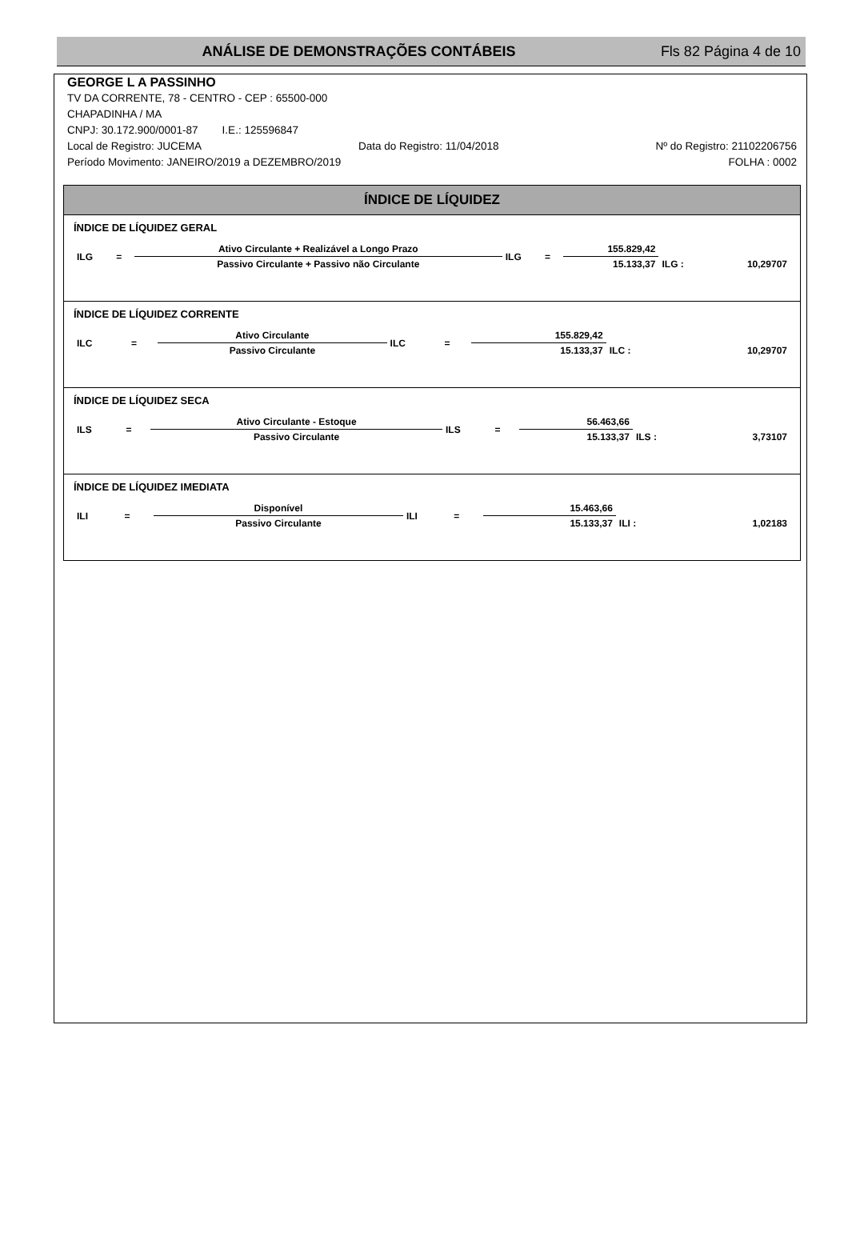ANÁLISE DE DEMONSTRAÇÕES CONTÁBEIS Fls 82 Página 4 de 10
GEORGE L A PASSINHO
TV DA CORRENTE, 78 - CENTRO - CEP : 65500-000
CHAPADINHA / MA
CNPJ: 30.172.900/0001-87 I.E.: 125596847
Local de Registro: JUCEMA Data do Registro: 11/04/2018 Nº do Registro: 21102206756
Período Movimento: JANEIRO/2019 a DEZEMBRO/2019 FOLHA : 0002
ÍNDICE DE LÍQUIDEZ
ÍNDICE DE LÍQUIDEZ GERAL
| ILG | = | Ativo Circulante + Realizável a Longo Prazo | ILG | = | 155.829,42 | | |
| | | Passivo Circulante + Passivo não Circulante | | | 15.133,37 | ILG : | 10,29707 |
ÍNDICE DE LÍQUIDEZ CORRENTE
| ILC | = | Ativo Circulante | ILC | = | 155.829,42 | | |
| | | Passivo Circulante | | | 15.133,37 | ILC : | 10,29707 |
ÍNDICE DE LÍQUIDEZ SECA
| ILS | = | Ativo Circulante - Estoque | ILS | = | 56.463,66 | | |
| | | Passivo Circulante | | | 15.133,37 | ILS : | 3,73107 |
ÍNDICE DE LÍQUIDEZ IMEDIATA
| ILI | = | Disponível | ILI | = | 15.463,66 | | |
| | | Passivo Circulante | | | 15.133,37 | ILI : | 1,02183 |